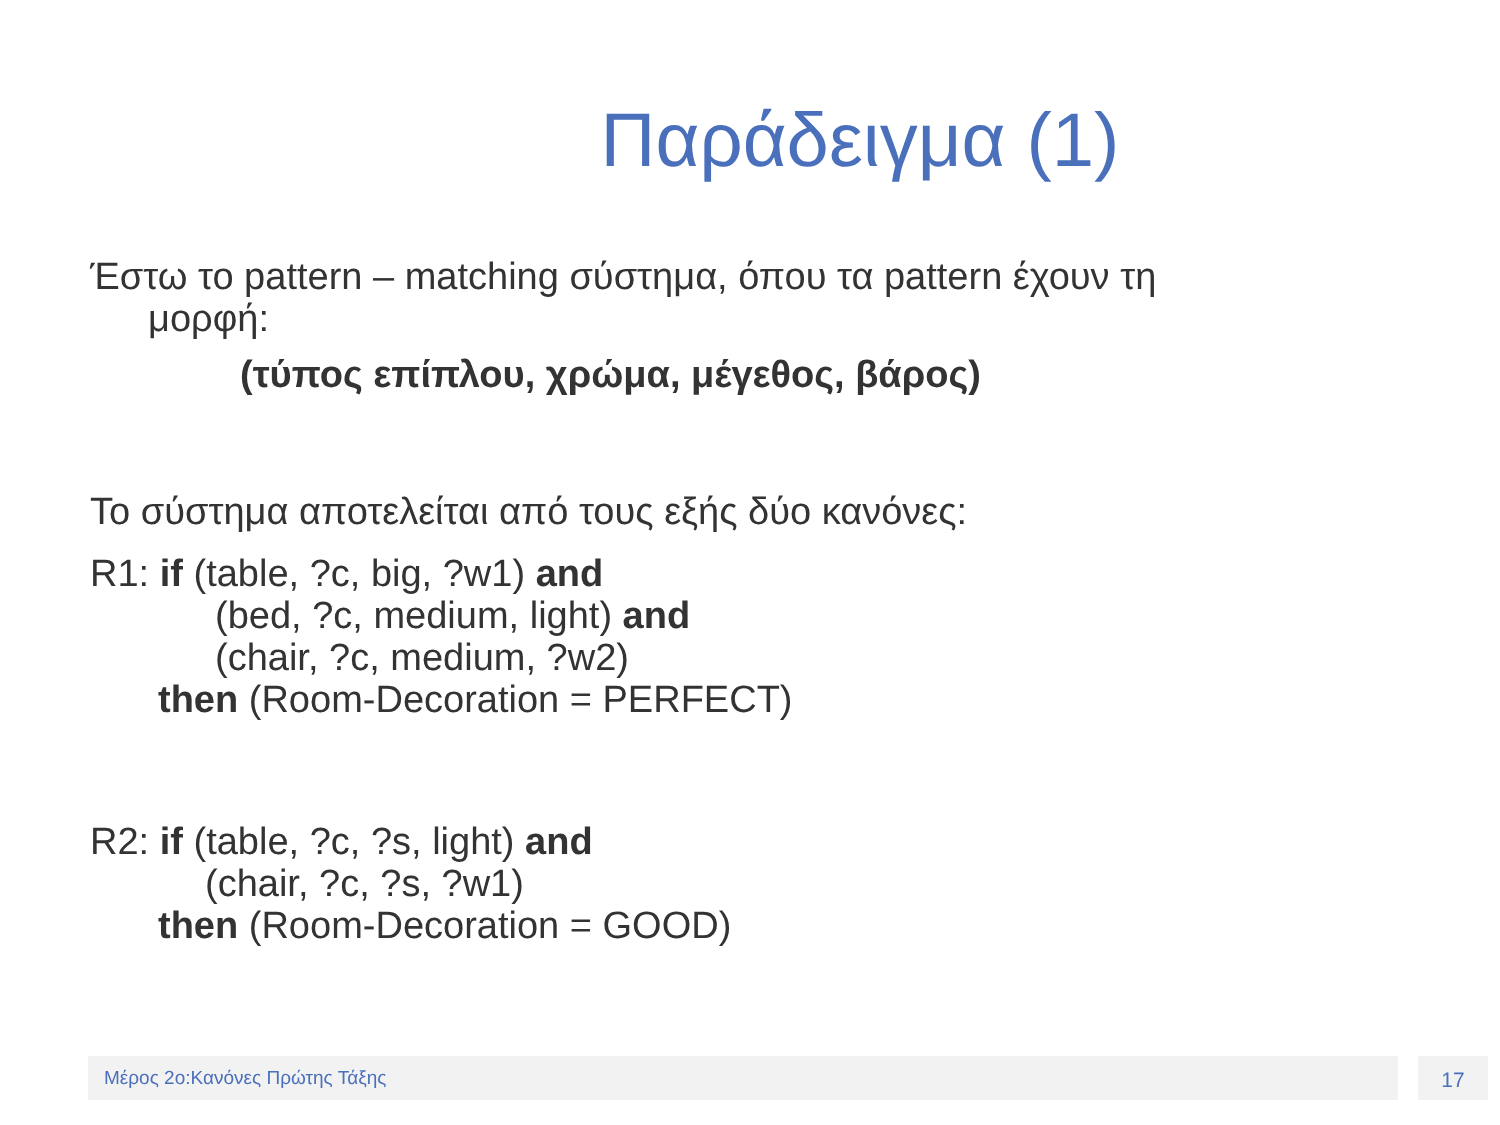Παράδειγμα (1)
Έστω το pattern – matching σύστημα, όπου τα pattern έχουν τη
μορφή:
(τύπος επίπλου, χρώμα, μέγεθος, βάρος)
Το σύστημα αποτελείται από τους εξής δύο κανόνες:
R1: if (table, ?c, big, ?w1) and
(bed, ?c, medium, light) and
(chair, ?c, medium, ?w2)
then (Room-Decoration = PERFECT)
R2: if (table, ?c, ?s, light) and
(chair, ?c, ?s, ?w1)
then (Room-Decoration = GOOD)
Μέρος 2ο:Κανόνες Πρώτης Τάξης 17